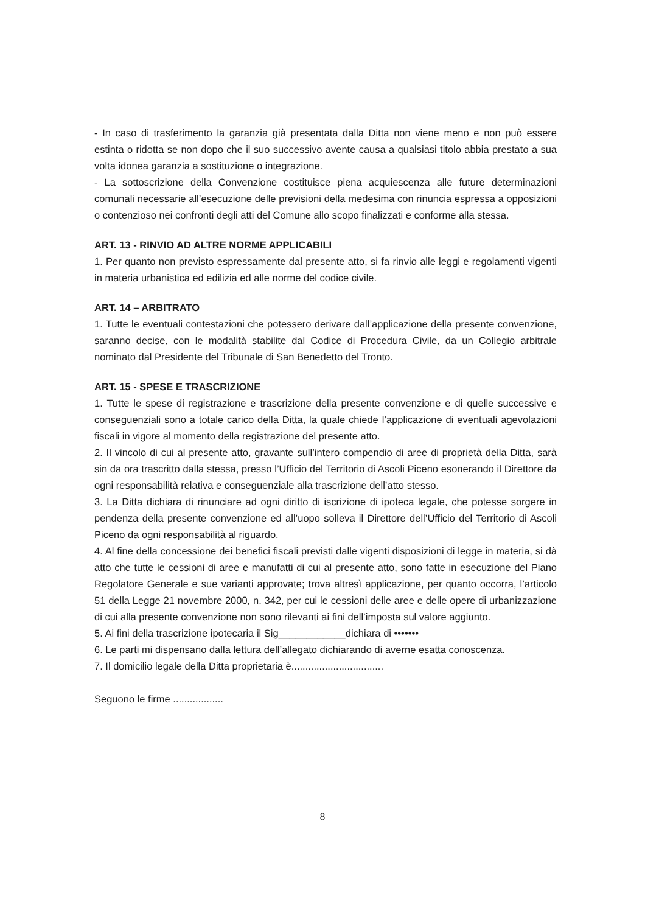- In caso di trasferimento la garanzia già presentata dalla Ditta non viene meno e non può essere estinta o ridotta se non dopo che il suo successivo avente causa a qualsiasi titolo abbia prestato a sua volta idonea garanzia a sostituzione o integrazione.
- La sottoscrizione della Convenzione costituisce piena acquiescenza alle future determinazioni comunali necessarie all’esecuzione delle previsioni della medesima con rinuncia espressa a opposizioni o contenzioso nei confronti degli atti del Comune allo scopo finalizzati e conforme alla stessa.
ART. 13 - RINVIO AD ALTRE NORME APPLICABILI
1. Per quanto non previsto espressamente dal presente atto, si fa rinvio alle leggi e regolamenti vigenti in materia urbanistica ed edilizia ed alle norme del codice civile.
ART. 14 – ARBITRATO
1. Tutte le eventuali contestazioni che potessero derivare dall’applicazione della presente convenzione, saranno decise, con le modalità stabilite dal Codice di Procedura Civile, da un Collegio arbitrale nominato dal Presidente del Tribunale di San Benedetto del Tronto.
ART. 15 - SPESE E TRASCRIZIONE
1. Tutte le spese di registrazione e trascrizione della presente convenzione e di quelle successive e conseguenziali sono a totale carico della Ditta, la quale chiede l’applicazione di eventuali agevolazioni fiscali in vigore al momento della registrazione del presente atto.
2. Il vincolo di cui al presente atto, gravante sull’intero compendio di aree di proprietà della Ditta, sarà sin da ora trascritto dalla stessa, presso l’Ufficio del Territorio di Ascoli Piceno esonerando il Direttore da ogni responsabilità relativa e conseguenziale alla trascrizione dell’atto stesso.
3. La Ditta dichiara di rinunciare ad ogni diritto di iscrizione di ipoteca legale, che potesse sorgere in pendenza della presente convenzione ed all’uopo solleva il Direttore dell’Ufficio del Territorio di Ascoli Piceno da ogni responsabilità al riguardo.
4. Al fine della concessione dei benefici fiscali previsti dalle vigenti disposizioni di legge in materia, si dà atto che tutte le cessioni di aree e manufatti di cui al presente atto, sono fatte in esecuzione del Piano Regolatore Generale e sue varianti approvate; trova altresì applicazione, per quanto occorra, l’articolo 51 della Legge 21 novembre 2000, n. 342, per cui le cessioni delle aree e delle opere di urbanizzazione di cui alla presente convenzione non sono rilevanti ai fini dell’imposta sul valore aggiunto.
5. Ai fini della trascrizione ipotecaria il Sig____________dichiara di •••••••
6. Le parti mi dispensano dalla lettura dell’allegato dichiarando di averne esatta conoscenza.
7. Il domicilio legale della Ditta proprietaria è.................................
Seguono le firme ..................
8